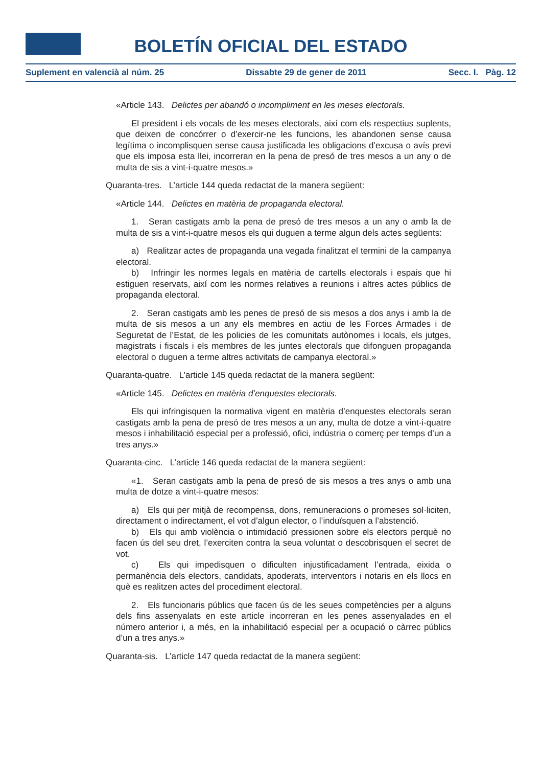BOLETÍN OFICIAL DEL ESTADO
Suplement en valencià al núm. 25 Dissabte 29 de gener de 2011 Secc. I. Pàg. 12
«Article 143. Delictes per abandó o incompliment en les meses electorals.
El president i els vocals de les meses electorals, així com els respectius suplents, que deixen de concórrer o d’exercir-ne les funcions, les abandonen sense causa legítima o incomplisquen sense causa justificada les obligacions d’excusa o avís previ que els imposa esta llei, incorreran en la pena de presó de tres mesos a un any o de multa de sis a vint-i-quatre mesos.»
Quaranta-tres. L’article 144 queda redactat de la manera següent:
«Article 144. Delictes en matèria de propaganda electoral.
1. Seran castigats amb la pena de presó de tres mesos a un any o amb la de multa de sis a vint-i-quatre mesos els qui duguen a terme algun dels actes següents:
a) Realitzar actes de propaganda una vegada finalitzat el termini de la campanya electoral.
b) Infringir les normes legals en matèria de cartells electorals i espais que hi estiguen reservats, així com les normes relatives a reunions i altres actes públics de propaganda electoral.
2. Seran castigats amb les penes de presó de sis mesos a dos anys i amb la de multa de sis mesos a un any els membres en actiu de les Forces Armades i de Seguretat de l’Estat, de les policies de les comunitats autònomes i locals, els jutges, magistrats i fiscals i els membres de les juntes electorals que difonguen propaganda electoral o duguen a terme altres activitats de campanya electoral.»
Quaranta-quatre. L’article 145 queda redactat de la manera següent:
«Article 145. Delictes en matèria d’enquestes electorals.
Els qui infringisquen la normativa vigent en matèria d’enquestes electorals seran castigats amb la pena de presó de tres mesos a un any, multa de dotze a vint-i-quatre mesos i inhabilitació especial per a professió, ofici, indústria o comerç per temps d’un a tres anys.»
Quaranta-cinc. L’article 146 queda redactat de la manera següent:
«1. Seran castigats amb la pena de presó de sis mesos a tres anys o amb una multa de dotze a vint-i-quatre mesos:
a) Els qui per mitjà de recompensa, dons, remuneracions o promeses sol·liciten, directament o indirectament, el vot d’algun elector, o l’induïsquen a l’abstenció.
b) Els qui amb violència o intimidació pressionen sobre els electors perquè no facen ús del seu dret, l’exerciten contra la seua voluntat o descobrisquen el secret de vot.
c) Els qui impedisquen o dificulten injustificadament l’entrada, eixida o permanència dels electors, candidats, apoderats, interventors i notaris en els llocs en què es realitzen actes del procediment electoral.
2. Els funcionaris públics que facen ús de les seues competències per a alguns dels fins assenyalats en este article incorreran en les penes assenyalades en el número anterior i, a més, en la inhabilitació especial per a ocupació o càrrec públics d’un a tres anys.»
Quaranta-sis. L’article 147 queda redactat de la manera següent: